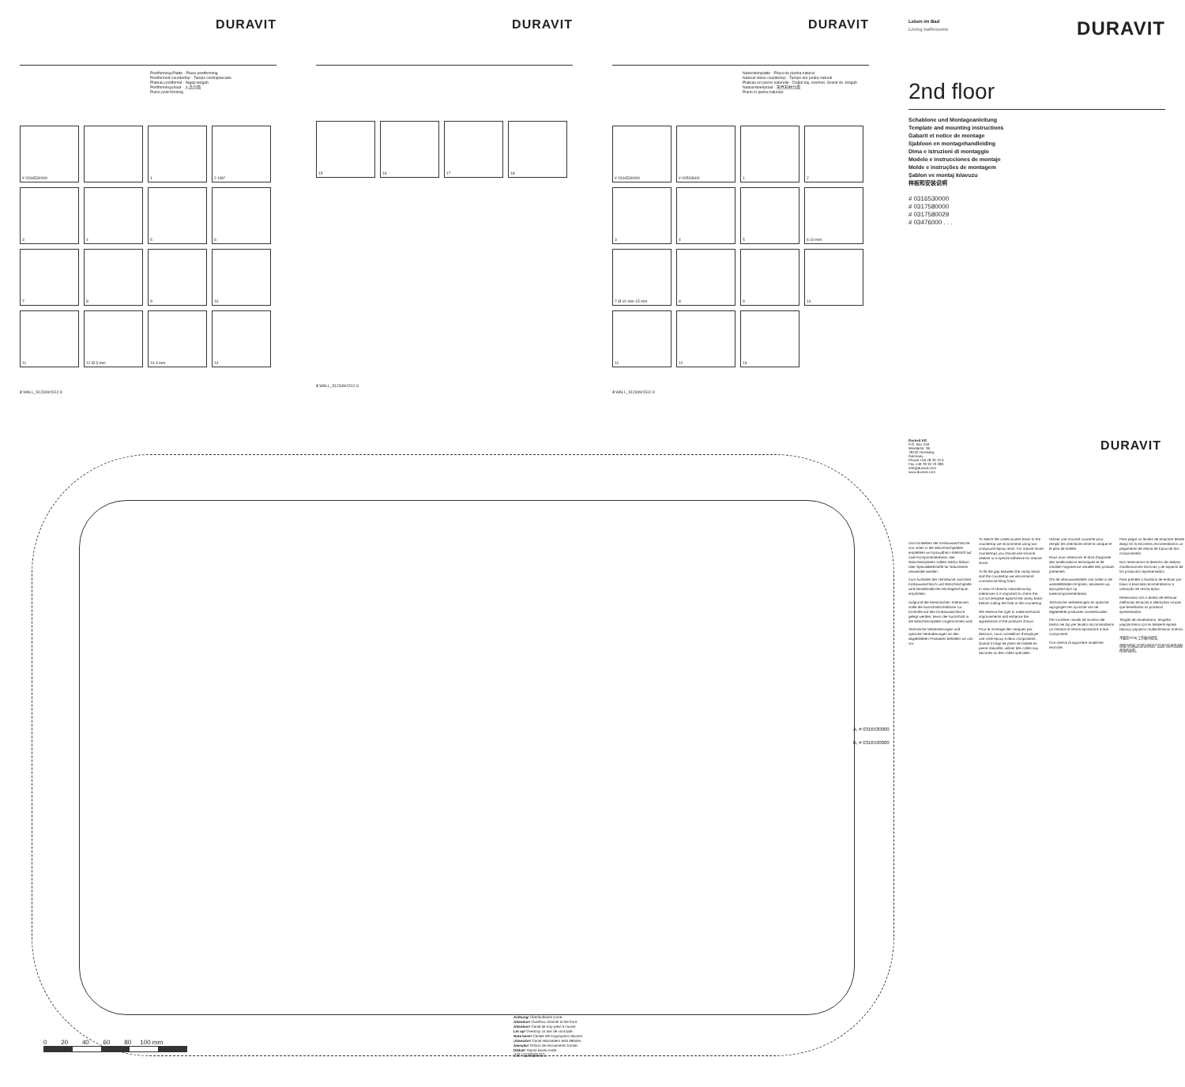DURAVIT
Postforming-Platte · Placa postforming
Postformed countertop · Tampo contraplacado
Plateau postformé · Algap tezgah
Postforming-plaat · 人造台面
Piano post-forming
# 0316530000
1
2 180°
3
4
5
6
7
8
9
10
11
12 Ø 3 mm
13 3 mm
14
2 WALL_512349/1512.9
DURAVIT
15
16
17
18
3 WALL_512349/1512.9
DURAVIT
Natursteinplatte · Placa de piedra natural
Natural stone countertop · Tampo em pedra natural
Plateau en pierre naturelle · Doğal taş, mermer, Granit vb. tezgah
Natuursteenplaat · 天然石材台面
Piano in pietra naturale
# 0316530000
# 00503600
1
2
3
4
5
6 10 mm
7 Ø 10 mm 15 mm
8
9
10
11
12
13
4 WALL_512349/1512.9
Leben im Bad
Living bathrooms
DURAVIT
2nd floor
Schablone und Montageanleitung
Template and mounting instructions
Gabarit et notice de montage
Sjabloon en montagehandleiding
Dima e istruzioni di montaggio
Modelo e instrucciones de montaje
Molde e instruções de montagem
Şablon ve montaj kılavuzu
样板和安装说明
# 0316530000
# 0317580000
# 0317580029
# 03476000 . . .
A, # 0316530000
B, # 0316530000
Achtung! Überlaufkanal vorne.
Attention! Overflow channel at the front.
Attention! Canal de trop-plein à l'avant.
Let op! Overloop zit aan de voorzijde.
Nota bene! Canale del troppopieno davanti.
¡Atención! Canal rebosadero está delante.
Atenção! Orifício de escoamento frontal.
Dikkat! Taşma kanalı önde.
注意！溢流管道在前方。
0 20 40 60 80 100 mm
Duravit AG
P.O. Box 240
Werderstr. 36
78132 Hornberg
Germany
Phone +49 78 33 70 0
Fax +49 78 33 70 289
info@duravit.com
www.duravit.com
DURAVIT
Zum Einkleben der Einbauwaschtische von unten in die Waschtischplatten empfehlen wir Epoxydharz-Klebstoff auf Zwei-Komponentenbasis. Bei Natursteinplatten sollten hierfür Silikon oder Spezialklebstoffe für Natursteine verwendet werden.
Zum Ausfüllen der Hohlräume zwischen Einbauwaschtisch und Waschtischplatte wird handelsüblicher Montageschaum empfohlen.
Aufgrund der keramischen Toleranzen sollte die Ausschnittschablone zur Kontrolle auf den Einbauwaschtisch gelegt werden, bevor der Ausschnitt in die Waschtischplatte vorgenommen wird.
Technische Verbesserungen und optische Veränderungen an den abgebildeten Produkten behalten wir uns vor.
To attach the undercounter basin to the countertop we recommend using two compound epoxy resin. For natural stone countertops you should use silicone sealant or a special adhesive for natural stone.
To fill the gap between the vanity basin and the countertop we recommend commercial filling foam.
In view of ceramic manufacturing tolerances it is important to check the cut-out template against the vanity basin before cutting the hole in the countertop.
We reserve the right to make technical improvements and enhance the appearance of the products shown.
Pour le montage des vasques par-dessous, nous conseillons d'employer une colle époxy à deux composants. Quand il s'agit de plans de toilette en pierre naturelle, utiliser des colles aux silicones ou des colles spéciales.
Utiliser une mousse courante pour remplir les interstices entre la vasque et le plan de toilette.
Nous nous réservons le droit d'apporter des améliorations techniques et de modifier l'apparence visuelle des produits présentés.
Om de inbouwwastafels van onder in de wastafelbladen te lijmen, adviseren wij epoxyhars-lijm op tweecomponentenbasis.
Technische verbeteringen en optische wijzigingen ten opzichte van de afgebeelde producten voorbehouden.
Per incollare i lavabi ad incasso dal basso nei top per lavabo raccomandiamo un mastice di resina epossidica a due componenti.
Con riserva di apportare modifiche tecniche.
Para pegar un lavabo de empotrar desde abajo en la encimera recomendamos un pegamento de resina de Epoxi de dos componentes.
Nos reservamos el derecho de realizar modificaciones técnicas y de aspecto de los productos representados.
Para prender o lavatório de embutir por baixo à bancada recomendamos a utilização de resina epóxi.
Reservamo-nos o direito de efectuar melhorias técnicas e alterações visuais que beneficiem os produtos apresentados.
Tezgah altı lavabolarını, tezgaha yapıştırmanız için iki bileşenli epoksi (epoxy) yapıştırıcı kullanılmasını öneririz.
不要在PCS(工作板中使用。
保留为性能之目的对所述产品进行技术改进和修改的权利。